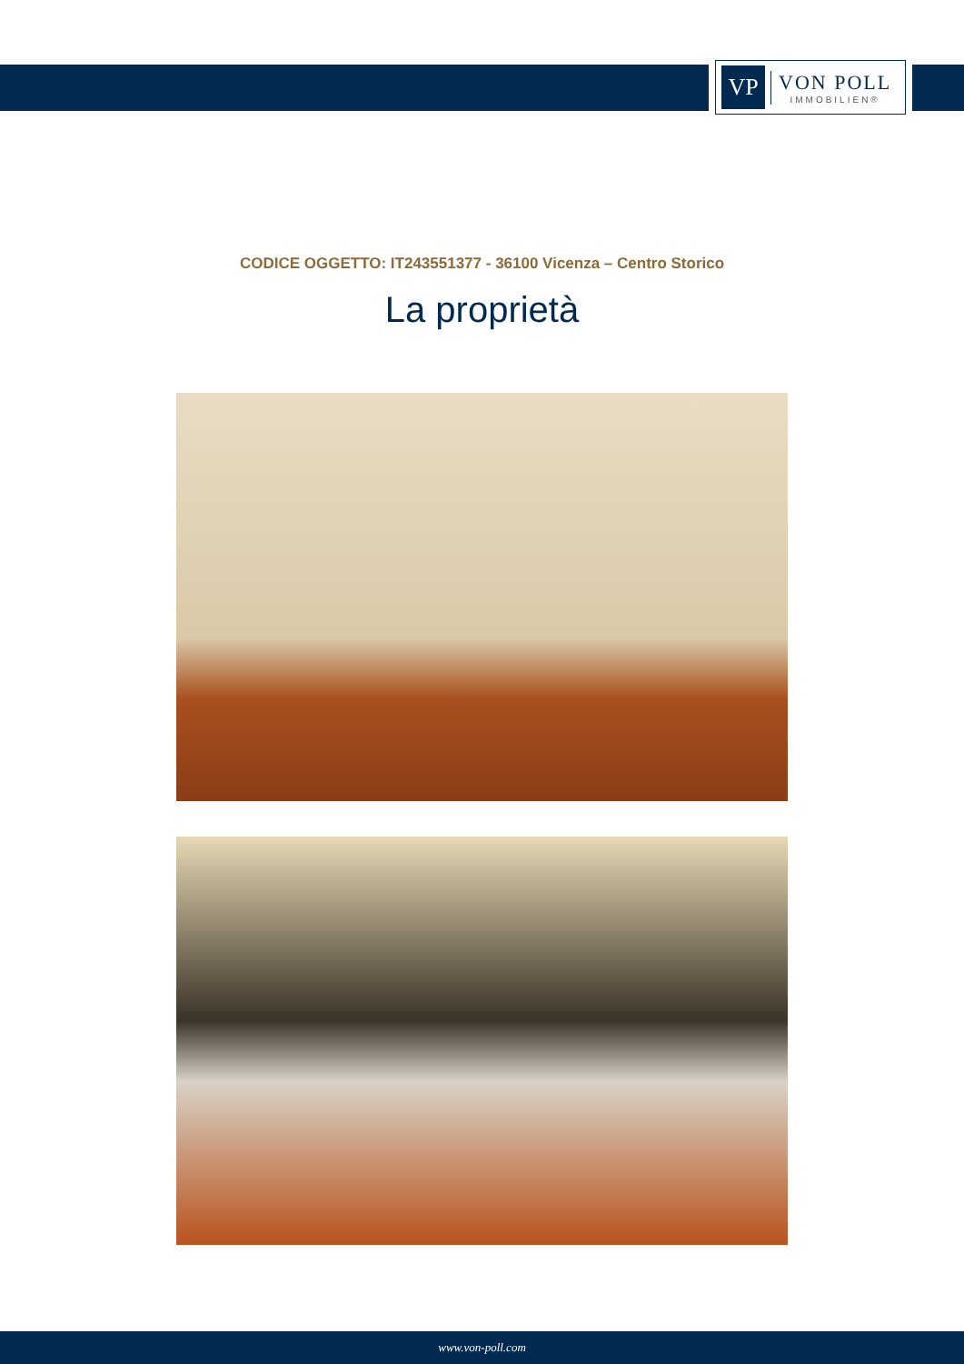VP
VON POLL
IMMOBILIEN®
CODICE OGGETTO: IT243551377 - 36100 Vicenza – Centro Storico
La proprietà
www.von-poll.com